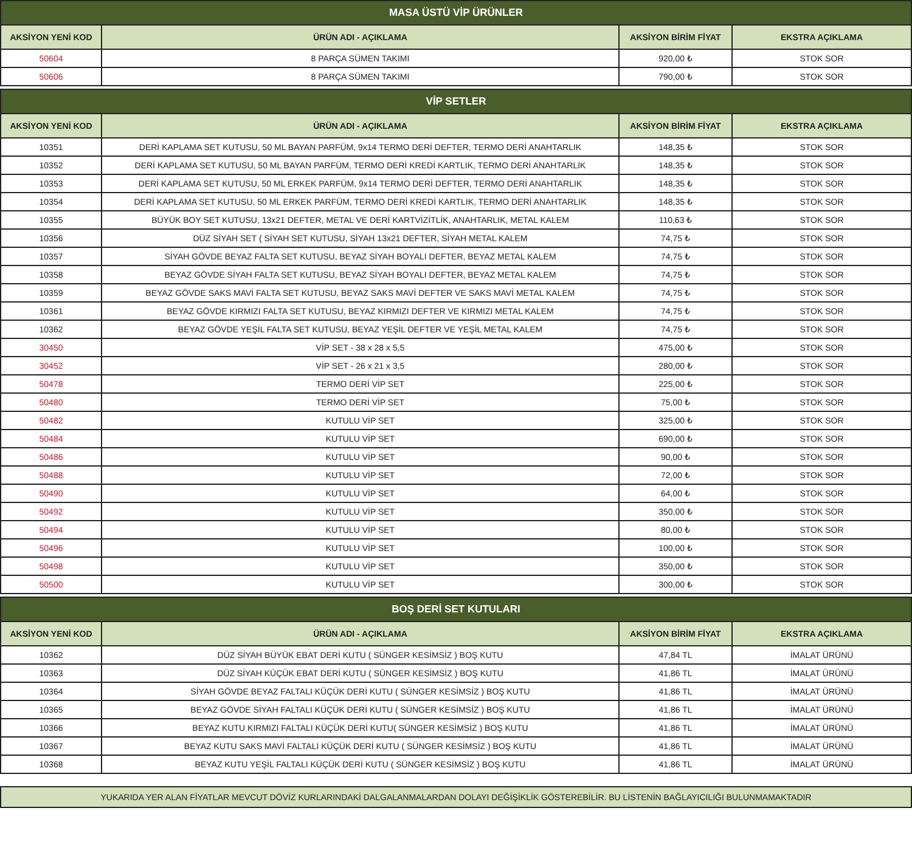| MASA ÜSTÜ VİP ÜRÜNLER | | | |
| --- | --- | --- | --- |
| AKSİYON YENİ KOD | ÜRÜN ADI - AÇIKLAMA | AKSİYON BİRİM FİYAT | EKSTRA AÇIKLAMA |
| 50604 | 8 PARÇA SÜMEN TAKIMI | 920,00 ₺ | STOK SOR |
| 50606 | 8 PARÇA SÜMEN TAKIMI | 790,00 ₺ | STOK SOR |
| VİP SETLER | | | |
| --- | --- | --- | --- |
| AKSİYON YENİ KOD | ÜRÜN ADI - AÇIKLAMA | AKSİYON BİRİM FİYAT | EKSTRA AÇIKLAMA |
| 10351 | DERİ KAPLAMA SET KUTUSU, 50 ML BAYAN PARFÜM, 9x14 TERMO DERİ DEFTER, TERMO DERİ ANAHTARLIK | 148,35 ₺ | STOK SOR |
| 10352 | DERİ KAPLAMA SET KUTUSU, 50 ML BAYAN PARFÜM, TERMO DERİ KREDİ KARTLIK, TERMO DERİ ANAHTARLIK | 148,35 ₺ | STOK SOR |
| 10353 | DERİ KAPLAMA SET KUTUSU, 50 ML ERKEK PARFÜM, 9x14 TERMO DERİ DEFTER, TERMO DERİ ANAHTARLIK | 148,35 ₺ | STOK SOR |
| 10354 | DERİ KAPLAMA SET KUTUSU, 50 ML ERKEK PARFÜM, TERMO DERİ KREDİ KARTLIK, TERMO DERİ ANAHTARLIK | 148,35 ₺ | STOK SOR |
| 10355 | BÜYÜK BOY SET KUTUSU, 13x21 DEFTER, METAL VE DERİ KARTVİZİTLİK, ANAHTARLIK, METAL KALEM | 110,63 ₺ | STOK SOR |
| 10356 | DÜZ SİYAH SET ( SİYAH SET KUTUSU, SİYAH 13x21 DEFTER, SİYAH METAL KALEM | 74,75 ₺ | STOK SOR |
| 10357 | SİYAH GÖVDE BEYAZ FALTA SET KUTUSU, BEYAZ SİYAH BOYALI DEFTER, BEYAZ METAL KALEM | 74,75 ₺ | STOK SOR |
| 10358 | BEYAZ GÖVDE SİYAH FALTA SET KUTUSU, BEYAZ SİYAH BOYALI DEFTER, BEYAZ METAL KALEM | 74,75 ₺ | STOK SOR |
| 10359 | BEYAZ GÖVDE SAKS MAVİ FALTA SET KUTUSU, BEYAZ SAKS MAVİ DEFTER VE SAKS MAVİ METAL KALEM | 74,75 ₺ | STOK SOR |
| 10361 | BEYAZ GÖVDE KIRMIZI FALTA SET KUTUSU, BEYAZ KIRMIZI DEFTER VE KIRMIZI METAL KALEM | 74,75 ₺ | STOK SOR |
| 10362 | BEYAZ GÖVDE YEŞİL FALTA SET KUTUSU, BEYAZ YEŞİL DEFTER VE YEŞİL METAL KALEM | 74,75 ₺ | STOK SOR |
| 30450 | VİP SET - 38 x 28 x 5,5 | 475,00 ₺ | STOK SOR |
| 30452 | VİP SET - 26 x 21 x 3,5 | 280,00 ₺ | STOK SOR |
| 50478 | TERMO DERİ VİP SET | 225,00 ₺ | STOK SOR |
| 50480 | TERMO DERİ VİP SET | 75,00 ₺ | STOK SOR |
| 50482 | KUTULU VİP SET | 325,00 ₺ | STOK SOR |
| 50484 | KUTULU VİP SET | 690,00 ₺ | STOK SOR |
| 50486 | KUTULU VİP SET | 90,00 ₺ | STOK SOR |
| 50488 | KUTULU VİP SET | 72,00 ₺ | STOK SOR |
| 50490 | KUTULU VİP SET | 64,00 ₺ | STOK SOR |
| 50492 | KUTULU VİP SET | 350,00 ₺ | STOK SOR |
| 50494 | KUTULU VİP SET | 80,00 ₺ | STOK SOR |
| 50496 | KUTULU VİP SET | 100,00 ₺ | STOK SOR |
| 50498 | KUTULU VİP SET | 350,00 ₺ | STOK SOR |
| 50500 | KUTULU VİP SET | 300,00 ₺ | STOK SOR |
| BOŞ DERİ SET KUTULARI | | | |
| --- | --- | --- | --- |
| AKSİYON YENİ KOD | ÜRÜN ADI - AÇIKLAMA | AKSİYON BİRİM FİYAT | EKSTRA AÇIKLAMA |
| 10362 | DÜZ SİYAH BÜYÜK EBAT DERİ KUTU ( SÜNGER KESİMSİZ ) BOŞ KUTU | 47,84 TL | İMALAT ÜRÜNÜ |
| 10363 | DÜZ SİYAH KÜÇÜK EBAT DERİ KUTU ( SÜNGER KESİMSİZ ) BOŞ KUTU | 41,86 TL | İMALAT ÜRÜNÜ |
| 10364 | SİYAH GÖVDE BEYAZ FALTALI KÜÇÜK DERİ KUTU ( SÜNGER KESİMSİZ ) BOŞ KUTU | 41,86 TL | İMALAT ÜRÜNÜ |
| 10365 | BEYAZ GÖVDE SİYAH FALTALI KÜÇÜK DERİ KUTU ( SÜNGER KESİMSİZ ) BOŞ KUTU | 41,86 TL | İMALAT ÜRÜNÜ |
| 10366 | BEYAZ KUTU KIRMIZI FALTALI KÜÇÜK DERİ KUTU( SÜNGER KESİMSİZ ) BOŞ KUTU | 41,86 TL | İMALAT ÜRÜNÜ |
| 10367 | BEYAZ KUTU SAKS MAVİ FALTALI KÜÇÜK DERİ KUTU ( SÜNGER KESİMSİZ ) BOŞ KUTU | 41,86 TL | İMALAT ÜRÜNÜ |
| 10368 | BEYAZ KUTU YEŞİL FALTALI KÜÇÜK DERİ KUTU ( SÜNGER KESİMSİZ ) BOŞ KUTU | 41,86 TL | İMALAT ÜRÜNÜ |
YUKARIDA YER ALAN FİYATLAR MEVCUT DÖVİZ KURLARINDAKİ DALGALANMALARDAN DOLAYI DEĞİŞİKLİK GÖSTEREBİLİR. BU LİSTENİN BAĞLAYICILIĞI BULUNMAMAKTADIR